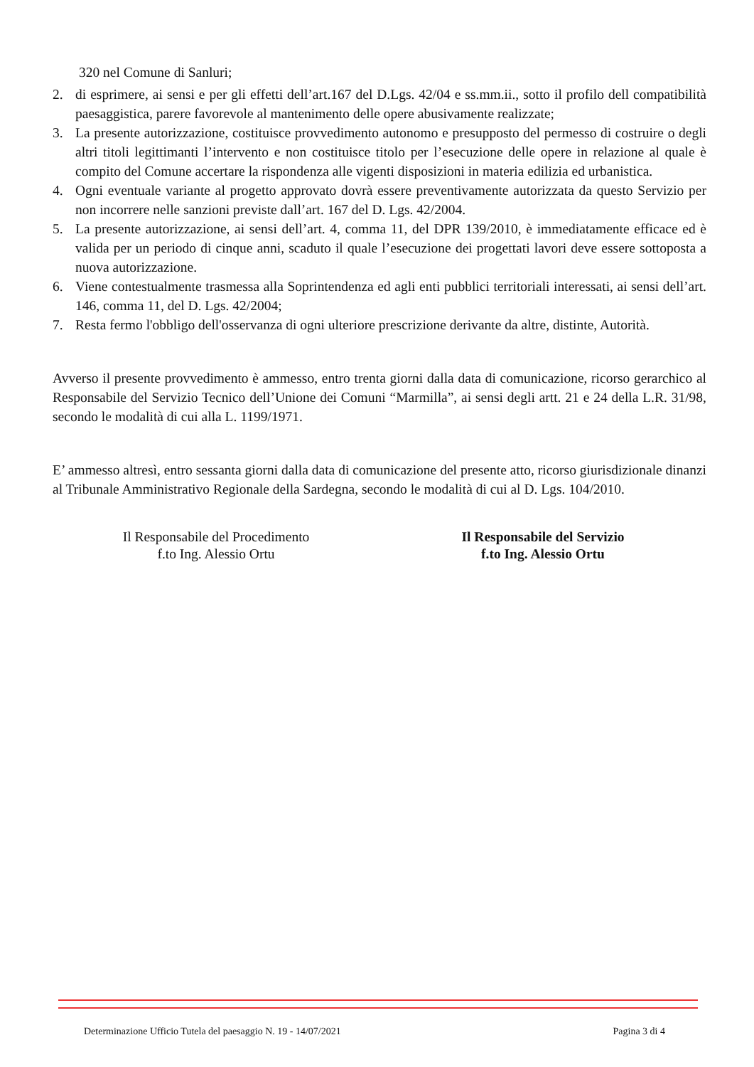320 nel Comune di Sanluri;
2. di esprimere, ai sensi e per gli effetti dell’art.167 del D.Lgs. 42/04 e ss.mm.ii., sotto il profilo dell compatibilità paesaggistica, parere favorevole al mantenimento delle opere abusivamente realizzate;
3. La presente autorizzazione, costituisce provvedimento autonomo e presupposto del permesso di costruire o degli altri titoli legittimanti l’intervento e non costituisce titolo per l’esecuzione delle opere in relazione al quale è compito del Comune accertare la rispondenza alle vigenti disposizioni in materia edilizia ed urbanistica.
4. Ogni eventuale variante al progetto approvato dovrà essere preventivamente autorizzata da questo Servizio per non incorrere nelle sanzioni previste dall’art. 167 del D. Lgs. 42/2004.
5. La presente autorizzazione, ai sensi dell’art. 4, comma 11, del DPR 139/2010, è immediatamente efficace ed è valida per un periodo di cinque anni, scaduto il quale l’esecuzione dei progettati lavori deve essere sottoposta a nuova autorizzazione.
6. Viene contestualmente trasmessa alla Soprintendenza ed agli enti pubblici territoriali interessati, ai sensi dell’art. 146, comma 11, del D. Lgs. 42/2004;
7. Resta fermo l'obbligo dell'osservanza di ogni ulteriore prescrizione derivante da altre, distinte, Autorità.
Avverso il presente provvedimento è ammesso, entro trenta giorni dalla data di comunicazione, ricorso gerarchico al Responsabile del Servizio Tecnico dell’Unione dei Comuni “Marmilla”, ai sensi degli artt. 21 e 24 della L.R. 31/98, secondo le modalità di cui alla L. 1199/1971.
E’ ammesso altresì, entro sessanta giorni dalla data di comunicazione del presente atto, ricorso giurisdizionale dinanzi al Tribunale Amministrativo Regionale della Sardegna, secondo le modalità di cui al D. Lgs. 104/2010.
Il Responsabile del Procedimento
f.to Ing. Alessio Ortu
Il Responsabile del Servizio
f.to Ing. Alessio Ortu
Determinazione Ufficio Tutela del paesaggio N. 19 - 14/07/2021 Pagina 3 di 4